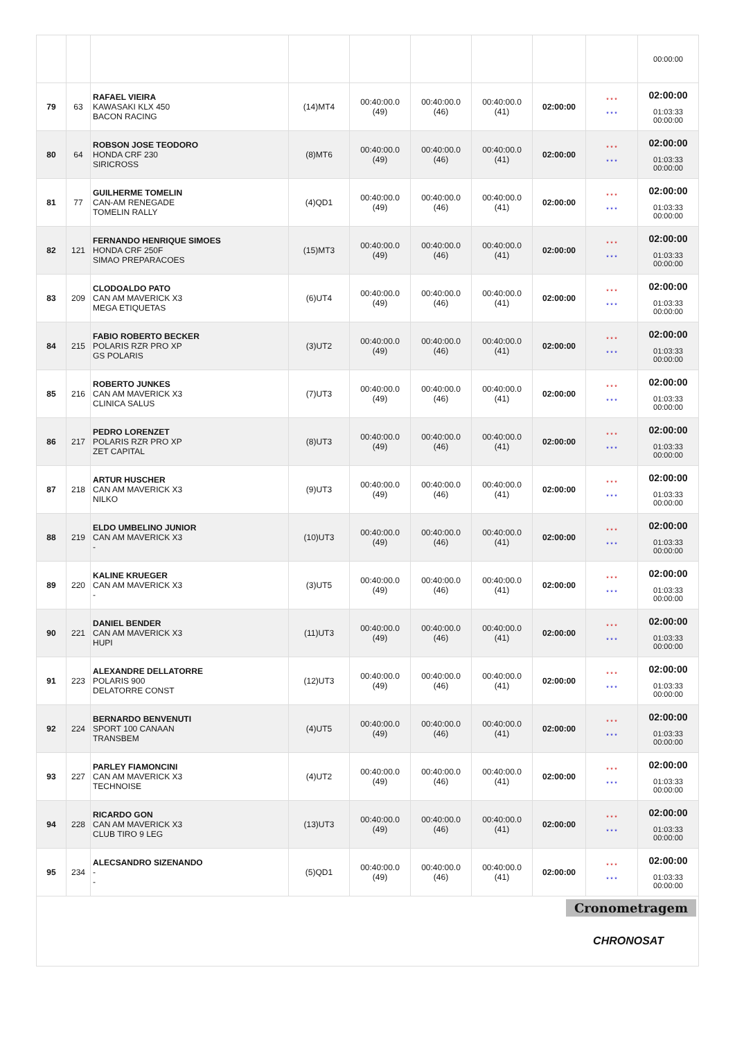| | | | | | | | | | 00:00:00 |
| 79 | 63 | RAFAEL VIEIRA KAWASAKI KLX 450 BACON RACING | (14)MT4 | 00:40:00.0 (49) | 00:40:00.0 (46) | 00:40:00.0 (41) | 02:00:00 | * * * * * * | 02:00:00 01:03:33 00:00:00 |
| 80 | 64 | ROBSON JOSE TEODORO HONDA CRF 230 SIRICROSS | (8)MT6 | 00:40:00.0 (49) | 00:40:00.0 (46) | 00:40:00.0 (41) | 02:00:00 | * * * * * * | 02:00:00 01:03:33 00:00:00 |
| 81 | 77 | GUILHERME TOMELIN CAN-AM RENEGADE TOMELIN RALLY | (4)QD1 | 00:40:00.0 (49) | 00:40:00.0 (46) | 00:40:00.0 (41) | 02:00:00 | * * * * * * | 02:00:00 01:03:33 00:00:00 |
| 82 | 121 | FERNANDO HENRIQUE SIMOES HONDA CRF 250F SIMAO PREPARACOES | (15)MT3 | 00:40:00.0 (49) | 00:40:00.0 (46) | 00:40:00.0 (41) | 02:00:00 | * * * * * * | 02:00:00 01:03:33 00:00:00 |
| 83 | 209 | CLODOALDO PATO CAN AM MAVERICK X3 MEGA ETIQUETAS | (6)UT4 | 00:40:00.0 (49) | 00:40:00.0 (46) | 00:40:00.0 (41) | 02:00:00 | * * * * * * | 02:00:00 01:03:33 00:00:00 |
| 84 | 215 | FABIO ROBERTO BECKER POLARIS RZR PRO XP GS POLARIS | (3)UT2 | 00:40:00.0 (49) | 00:40:00.0 (46) | 00:40:00.0 (41) | 02:00:00 | * * * * * * | 02:00:00 01:03:33 00:00:00 |
| 85 | 216 | ROBERTO JUNKES CAN AM MAVERICK X3 CLINICA SALUS | (7)UT3 | 00:40:00.0 (49) | 00:40:00.0 (46) | 00:40:00.0 (41) | 02:00:00 | * * * * * * | 02:00:00 01:03:33 00:00:00 |
| 86 | 217 | PEDRO LORENZET POLARIS RZR PRO XP ZET CAPITAL | (8)UT3 | 00:40:00.0 (49) | 00:40:00.0 (46) | 00:40:00.0 (41) | 02:00:00 | * * * * * * | 02:00:00 01:03:33 00:00:00 |
| 87 | 218 | ARTUR HUSCHER CAN AM MAVERICK X3 NILKO | (9)UT3 | 00:40:00.0 (49) | 00:40:00.0 (46) | 00:40:00.0 (41) | 02:00:00 | * * * * * * | 02:00:00 01:03:33 00:00:00 |
| 88 | 219 | ELDO UMBELINO JUNIOR CAN AM MAVERICK X3 - | (10)UT3 | 00:40:00.0 (49) | 00:40:00.0 (46) | 00:40:00.0 (41) | 02:00:00 | * * * * * * | 02:00:00 01:03:33 00:00:00 |
| 89 | 220 | KALINE KRUEGER CAN AM MAVERICK X3 - | (3)UT5 | 00:40:00.0 (49) | 00:40:00.0 (46) | 00:40:00.0 (41) | 02:00:00 | * * * * * * | 02:00:00 01:03:33 00:00:00 |
| 90 | 221 | DANIEL BENDER CAN AM MAVERICK X3 HUPI | (11)UT3 | 00:40:00.0 (49) | 00:40:00.0 (46) | 00:40:00.0 (41) | 02:00:00 | * * * * * * | 02:00:00 01:03:33 00:00:00 |
| 91 | 223 | ALEXANDRE DELLATORRE POLARIS 900 DELATORRE CONST | (12)UT3 | 00:40:00.0 (49) | 00:40:00.0 (46) | 00:40:00.0 (41) | 02:00:00 | * * * * * * | 02:00:00 01:03:33 00:00:00 |
| 92 | 224 | BERNARDO BENVENUTI SPORT 100 CANAAN TRANSBEM | (4)UT5 | 00:40:00.0 (49) | 00:40:00.0 (46) | 00:40:00.0 (41) | 02:00:00 | * * * * * * | 02:00:00 01:03:33 00:00:00 |
| 93 | 227 | PARLEY FIAMONCINI CAN AM MAVERICK X3 TECHNOISE | (4)UT2 | 00:40:00.0 (49) | 00:40:00.0 (46) | 00:40:00.0 (41) | 02:00:00 | * * * * * * | 02:00:00 01:03:33 00:00:00 |
| 94 | 228 | RICARDO GON CAN AM MAVERICK X3 CLUB TIRO 9 LEG | (13)UT3 | 00:40:00.0 (49) | 00:40:00.0 (46) | 00:40:00.0 (41) | 02:00:00 | * * * * * * | 02:00:00 01:03:33 00:00:00 |
| 95 | 234 | ALECSANDRO SIZENANDO - - | (5)QD1 | 00:40:00.0 (49) | 00:40:00.0 (46) | 00:40:00.0 (41) | 02:00:00 | * * * * * * | 02:00:00 01:03:33 00:00:00 |
Cronometragem
CHRONOSAT